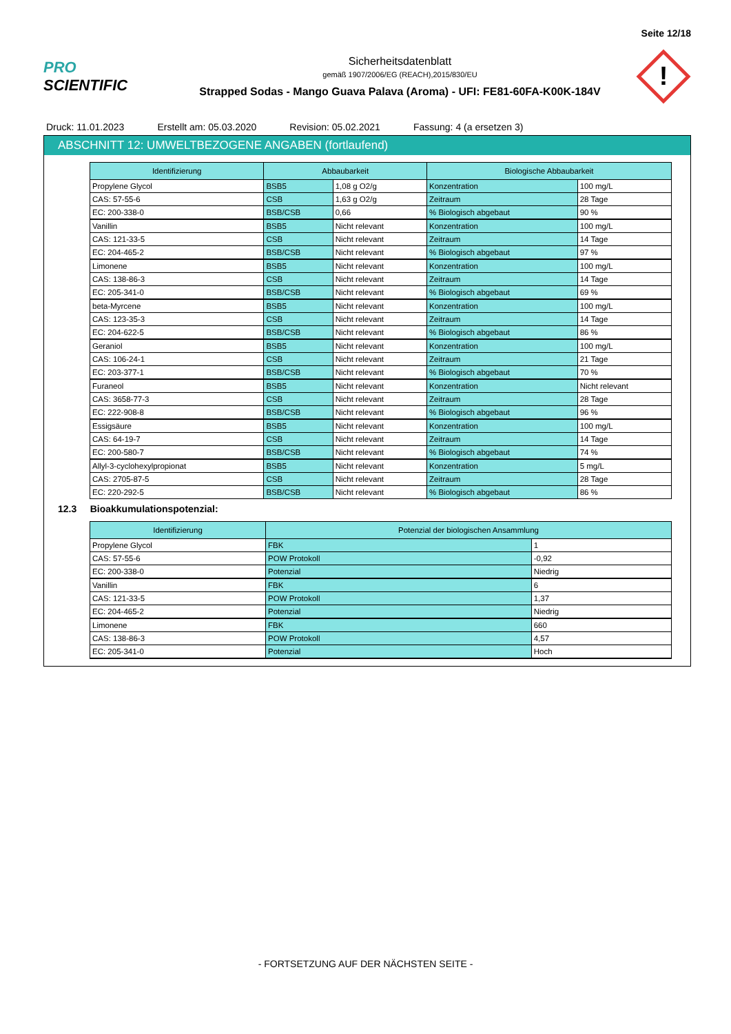Seite 12/18
PRO SCIENTIFIC
Sicherheitsdatenblatt
gemäß 1907/2006/EG (REACH),2015/830/EU
Strapped Sodas - Mango Guava Palava (Aroma) - UFI: FE81-60FA-K00K-184V
!
Druck: 11.01.2023 Erstellt am: 05.03.2020 Revision: 05.02.2021 Fassung: 4 (a ersetzen 3)
ABSCHNITT 12: UMWELTBEZOGENE ANGABEN (fortlaufend)
| Identifizierung | Abbaubarkeit | | Biologische Abbaubarkeit | |
| --- | --- | --- | --- | --- |
| Propylene Glycol | BSB5 | 1,08 g O2/g | Konzentration | 100 mg/L |
| CAS: 57-55-6 | CSB | 1,63 g O2/g | Zeitraum | 28 Tage |
| EC: 200-338-0 | BSB/CSB | 0,66 | % Biologisch abgebaut | 90 % |
| Vanillin | BSB5 | Nicht relevant | Konzentration | 100 mg/L |
| CAS: 121-33-5 | CSB | Nicht relevant | Zeitraum | 14 Tage |
| EC: 204-465-2 | BSB/CSB | Nicht relevant | % Biologisch abgebaut | 97 % |
| Limonene | BSB5 | Nicht relevant | Konzentration | 100 mg/L |
| CAS: 138-86-3 | CSB | Nicht relevant | Zeitraum | 14 Tage |
| EC: 205-341-0 | BSB/CSB | Nicht relevant | % Biologisch abgebaut | 69 % |
| beta-Myrcene | BSB5 | Nicht relevant | Konzentration | 100 mg/L |
| CAS: 123-35-3 | CSB | Nicht relevant | Zeitraum | 14 Tage |
| EC: 204-622-5 | BSB/CSB | Nicht relevant | % Biologisch abgebaut | 86 % |
| Geraniol | BSB5 | Nicht relevant | Konzentration | 100 mg/L |
| CAS: 106-24-1 | CSB | Nicht relevant | Zeitraum | 21 Tage |
| EC: 203-377-1 | BSB/CSB | Nicht relevant | % Biologisch abgebaut | 70 % |
| Furaneol | BSB5 | Nicht relevant | Konzentration | Nicht relevant |
| CAS: 3658-77-3 | CSB | Nicht relevant | Zeitraum | 28 Tage |
| EC: 222-908-8 | BSB/CSB | Nicht relevant | % Biologisch abgebaut | 96 % |
| Essigsäure | BSB5 | Nicht relevant | Konzentration | 100 mg/L |
| CAS: 64-19-7 | CSB | Nicht relevant | Zeitraum | 14 Tage |
| EC: 200-580-7 | BSB/CSB | Nicht relevant | % Biologisch abgebaut | 74 % |
| Allyl-3-cyclohexylpropionat | BSB5 | Nicht relevant | Konzentration | 5 mg/L |
| CAS: 2705-87-5 | CSB | Nicht relevant | Zeitraum | 28 Tage |
| EC: 220-292-5 | BSB/CSB | Nicht relevant | % Biologisch abgebaut | 86 % |
12.3 Bioakkumulationspotenzial:
| Identifizierung | Potenzial der biologischen Ansammlung | |
| --- | --- | --- |
| Propylene Glycol | FBK | 1 |
| CAS: 57-55-6 | POW Protokoll | -0,92 |
| EC: 200-338-0 | Potenzial | Niedrig |
| Vanillin | FBK | 6 |
| CAS: 121-33-5 | POW Protokoll | 1,37 |
| EC: 204-465-2 | Potenzial | Niedrig |
| Limonene | FBK | 660 |
| CAS: 138-86-3 | POW Protokoll | 4,57 |
| EC: 205-341-0 | Potenzial | Hoch |
- FORTSETZUNG AUF DER NÄCHSTEN SEITE -